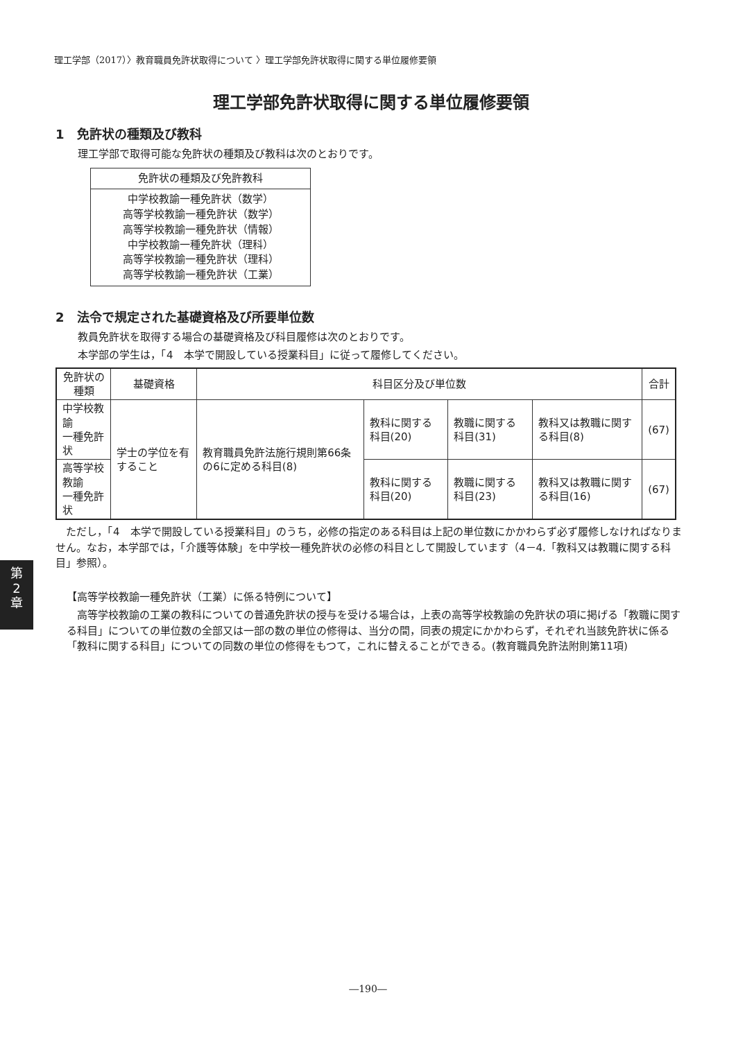理工学部（2017）〉教育職員免許状取得について 〉理工学部免許状取得に関する単位履修要領
理工学部免許状取得に関する単位履修要領
1　免許状の種類及び教科
理工学部で取得可能な免許状の種類及び教科は次のとおりです。
| 免許状の種類及び免許教科 |
| 中学校教諭一種免許状（数学） 高等学校教諭一種免許状（数学） 高等学校教諭一種免許状（情報） 中学校教諭一種免許状（理科） 高等学校教諭一種免許状（理科） 高等学校教諭一種免許状（工業） |
2　法令で規定された基礎資格及び所要単位数
教員免許状を取得する場合の基礎資格及び科目履修は次のとおりです。
本学部の学生は，「4　本学で開設している授業科目」に従って履修してください。
| 免許状の種類 | 基礎資格 | 科目区分及び単位数 | | | | 合計 |
| --- | --- | --- | --- | --- | --- | --- |
| 中学校教諭 一種免許状 | 学士の学位を有すること | 教育職員免許法施行規則第66条の6に定める科目(8) | 教科に関する科目(20) | 教職に関する科目(31) | 教科又は教職に関する科目(8) | (67) |
| 高等学校教諭 一種免許状 | | | 教科に関する科目(20) | 教職に関する科目(23) | 教科又は教職に関する科目(16) | (67) |
　ただし，「4　本学で開設している授業科目」のうち，必修の指定のある科目は上記の単位数にかかわらず必ず履修しなければなりません。なお，本学部では，「介護等体験」を中学校一種免許状の必修の科目として開設しています（4－4.「教科又は教職に関する科目」参照）。
【高等学校教諭一種免許状（工業）に係る特例について】
　高等学校教諭の工業の教科についての普通免許状の授与を受ける場合は，上表の高等学校教諭の免許状の項に掲げる「教職に関する科目」についての単位数の全部又は一部の数の単位の修得は、当分の間，同表の規定にかかわらず，それぞれ当該免許状に係る「教科に関する科目」についての同数の単位の修得をもつて，これに替えることができる。(教育職員免許法附則第11項)
第
2
章
―190―